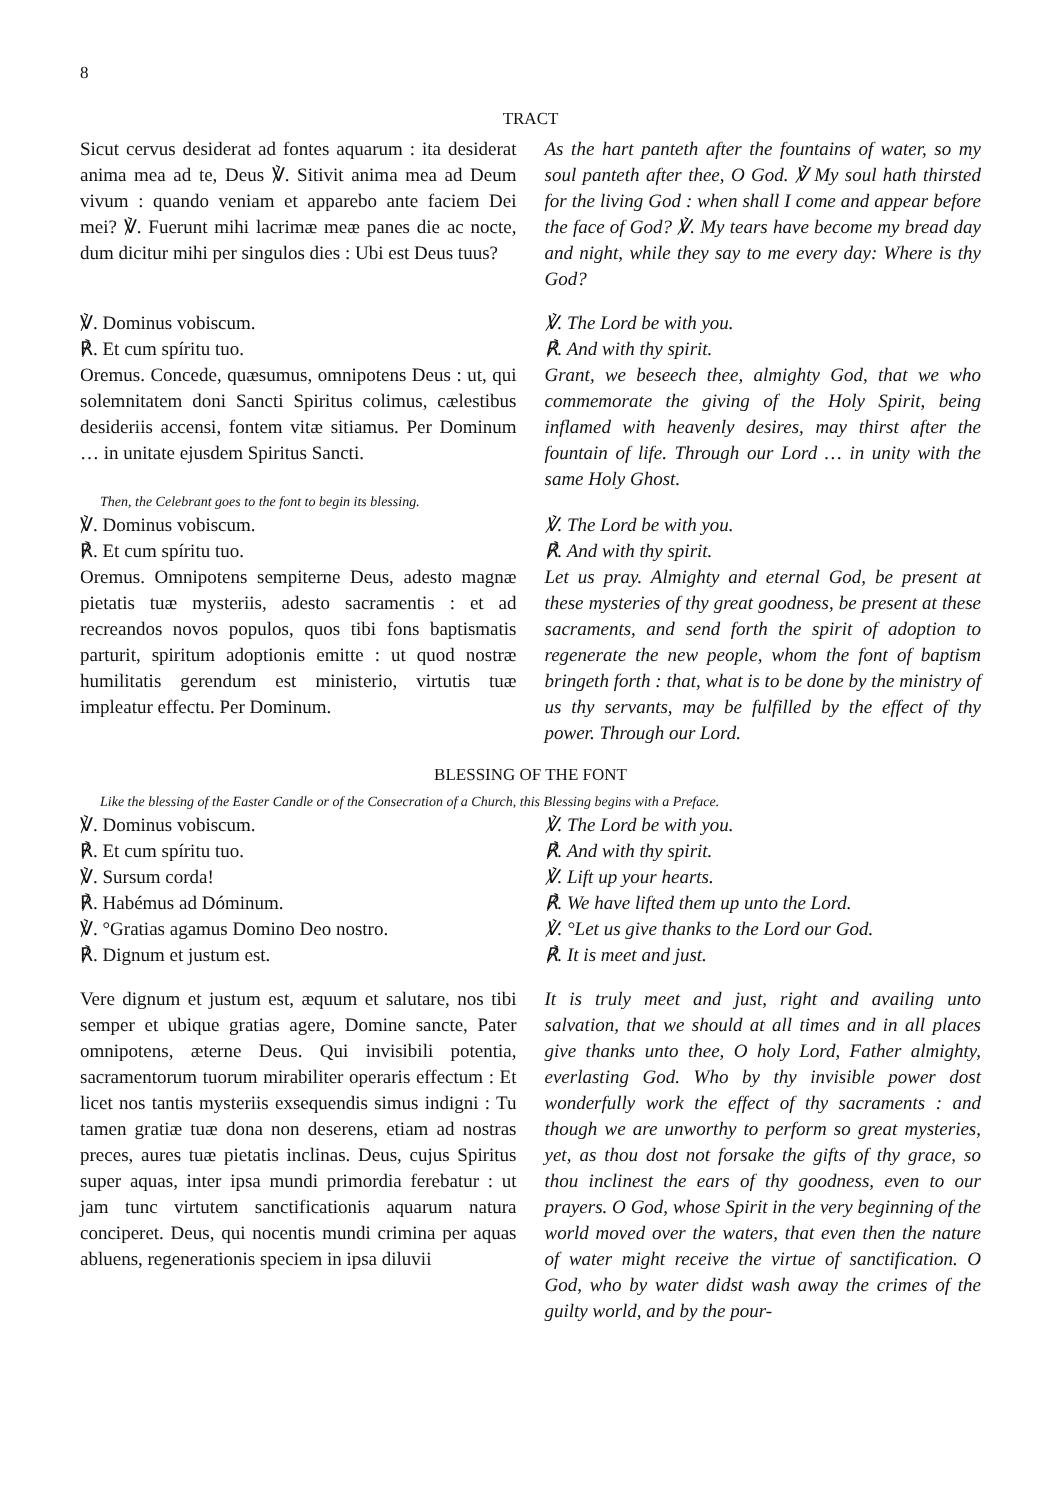8
TRACT
Sicut cervus desiderat ad fontes aquarum : ita desiderat anima mea ad te, Deus ℣. Sitivit anima mea ad Deum vivum : quando veniam et apparebo ante faciem Dei mei? ℣. Fuerunt mihi lacrimæ meæ panes die ac nocte, dum dicitur mihi per singulos dies : Ubi est Deus tuus?
As the hart panteth after the fountains of water, so my soul panteth after thee, O God. ℣ My soul hath thirsted for the living God : when shall I come and appear before the face of God? ℣. My tears have become my bread day and night, while they say to me every day: Where is thy God?
℣. Dominus vobiscum.
℟. Et cum spíritu tuo.
Oremus. Concede, quæsumus, omnipotens Deus : ut, qui solemnitatem doni Sancti Spiritus colimus, cælestibus desideriis accensi, fontem vitæ sitiamus. Per Dominum … in unitate ejusdem Spiritus Sancti.
℣. The Lord be with you.
℟. And with thy spirit.
Grant, we beseech thee, almighty God, that we who commemorate the giving of the Holy Spirit, being inflamed with heavenly desires, may thirst after the fountain of life. Through our Lord … in unity with the same Holy Ghost.
Then, the Celebrant goes to the font to begin its blessing.
℣. Dominus vobiscum.
℟. Et cum spíritu tuo.
Oremus. Omnipotens sempiterne Deus, adesto magnæ pietatis tuæ mysteriis, adesto sacramentis : et ad recreandos novos populos, quos tibi fons baptismatis parturit, spiritum adoptionis emitte : ut quod nostræ humilitatis gerendum est ministerio, virtutis tuæ impleatur effectu. Per Dominum.
℣. The Lord be with you.
℟. And with thy spirit.
Let us pray. Almighty and eternal God, be present at these mysteries of thy great goodness, be present at these sacraments, and send forth the spirit of adoption to regenerate the new people, whom the font of baptism bringeth forth : that, what is to be done by the ministry of us thy servants, may be fulfilled by the effect of thy power. Through our Lord.
BLESSING OF THE FONT
Like the blessing of the Easter Candle or of the Consecration of a Church, this Blessing begins with a Preface.
℣. Dominus vobiscum.
℟. Et cum spíritu tuo.
℣. Sursum corda!
℟. Habémus ad Dóminum.
℣. °Gratias agamus Domino Deo nostro.
℟. Dignum et justum est.
℣. The Lord be with you.
℟. And with thy spirit.
℣. Lift up your hearts.
℟. We have lifted them up unto the Lord.
℣. °Let us give thanks to the Lord our God.
℟. It is meet and just.
Vere dignum et justum est, æquum et salutare, nos tibi semper et ubique gratias agere, Domine sancte, Pater omnipotens, æterne Deus. Qui invisibili potentia, sacramentorum tuorum mirabiliter operaris effectum : Et licet nos tantis mysteriis exsequendis simus indigni : Tu tamen gratiæ tuæ dona non deserens, etiam ad nostras preces, aures tuæ pietatis inclinas. Deus, cujus Spiritus super aquas, inter ipsa mundi primordia ferebatur : ut jam tunc virtutem sanctificationis aquarum natura conciperet. Deus, qui nocentis mundi crimina per aquas abluens, regenerationis speciem in ipsa diluvii
It is truly meet and just, right and availing unto salvation, that we should at all times and in all places give thanks unto thee, O holy Lord, Father almighty, everlasting God. Who by thy invisible power dost wonderfully work the effect of thy sacraments : and though we are unworthy to perform so great mysteries, yet, as thou dost not forsake the gifts of thy grace, so thou inclinest the ears of thy goodness, even to our prayers. O God, whose Spirit in the very beginning of the world moved over the waters, that even then the nature of water might receive the virtue of sanctification. O God, who by water didst wash away the crimes of the guilty world, and by the pour-